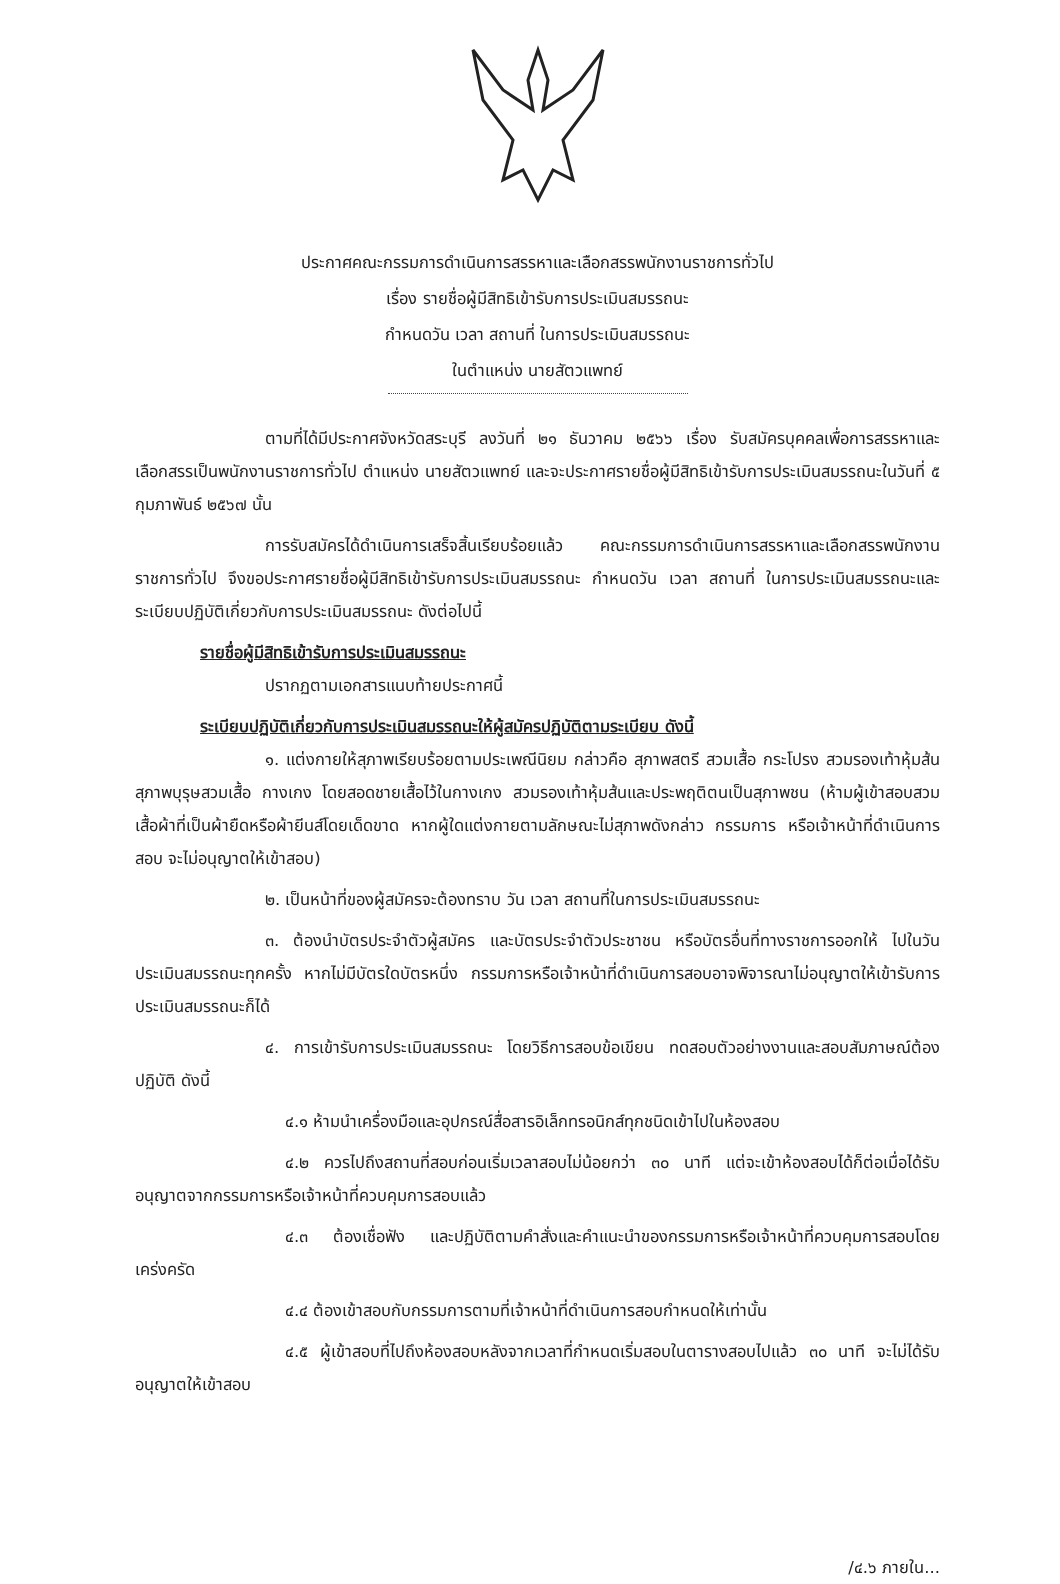ประกาศคณะกรรมการดำเนินการสรรหาและเลือกสรรพนักงานราชการทั่วไป
เรื่อง รายชื่อผู้มีสิทธิเข้ารับการประเมินสมรรถนะ
กำหนดวัน เวลา สถานที่ ในการประเมินสมรรถนะ
ในตำแหน่ง นายสัตวแพทย์
ตามที่ได้มีประกาศจังหวัดสระบุรี ลงวันที่ ๒๑ ธันวาคม ๒๕๖๖ เรื่อง รับสมัครบุคคลเพื่อการสรรหาและเลือกสรรเป็นพนักงานราชการทั่วไป ตำแหน่ง นายสัตวแพทย์ และจะประกาศรายชื่อผู้มีสิทธิเข้ารับการประเมินสมรรถนะในวันที่ ๕ กุมภาพันธ์ ๒๕๖๗ นั้น
การรับสมัครได้ดำเนินการเสร็จสิ้นเรียบร้อยแล้ว คณะกรรมการดำเนินการสรรหาและเลือกสรรพนักงานราชการทั่วไป จึงขอประกาศรายชื่อผู้มีสิทธิเข้ารับการประเมินสมรรถนะ กำหนดวัน เวลา สถานที่ ในการประเมินสมรรถนะและระเบียบปฏิบัติเกี่ยวกับการประเมินสมรรถนะ ดังต่อไปนี้
รายชื่อผู้มีสิทธิเข้ารับการประเมินสมรรถนะ
ปรากฏตามเอกสารแนบท้ายประกาศนี้
ระเบียบปฏิบัติเกี่ยวกับการประเมินสมรรถนะให้ผู้สมัครปฏิบัติตามระเบียบ ดังนี้
๑. แต่งกายให้สุภาพเรียบร้อยตามประเพณีนิยม กล่าวคือ สุภาพสตรี สวมเสื้อ กระโปรง สวมรองเท้าหุ้มส้น สุภาพบุรุษสวมเสื้อ กางเกง โดยสอดชายเสื้อไว้ในกางเกง สวมรองเท้าหุ้มส้นและประพฤติตนเป็นสุภาพชน (ห้ามผู้เข้าสอบสวมเสื้อผ้าที่เป็นผ้ายืดหรือผ้ายีนส์โดยเด็ดขาด หากผู้ใดแต่งกายตามลักษณะไม่สุภาพดังกล่าว กรรมการ หรือเจ้าหน้าที่ดำเนินการสอบ จะไม่อนุญาตให้เข้าสอบ)
๒. เป็นหน้าที่ของผู้สมัครจะต้องทราบ วัน เวลา สถานที่ในการประเมินสมรรถนะ
๓. ต้องนำบัตรประจำตัวผู้สมัคร และบัตรประจำตัวประชาชน หรือบัตรอื่นที่ทางราชการออกให้ ไปในวันประเมินสมรรถนะทุกครั้ง หากไม่มีบัตรใดบัตรหนึ่ง กรรมการหรือเจ้าหน้าที่ดำเนินการสอบอาจพิจารณาไม่อนุญาตให้เข้ารับการประเมินสมรรถนะก็ได้
๔. การเข้ารับการประเมินสมรรถนะ โดยวิธีการสอบข้อเขียน ทดสอบตัวอย่างงานและสอบสัมภาษณ์ต้องปฏิบัติ ดังนี้
๔.๑ ห้ามนำเครื่องมือและอุปกรณ์สื่อสารอิเล็กทรอนิกส์ทุกชนิดเข้าไปในห้องสอบ
๔.๒ ควรไปถึงสถานที่สอบก่อนเริ่มเวลาสอบไม่น้อยกว่า ๓๐ นาที แต่จะเข้าห้องสอบได้ก็ต่อเมื่อได้รับอนุญาตจากกรรมการหรือเจ้าหน้าที่ควบคุมการสอบแล้ว
๔.๓ ต้องเชื่อฟัง และปฏิบัติตามคำสั่งและคำแนะนำของกรรมการหรือเจ้าหน้าที่ควบคุมการสอบโดยเคร่งครัด
๔.๔ ต้องเข้าสอบกับกรรมการตามที่เจ้าหน้าที่ดำเนินการสอบกำหนดให้เท่านั้น
๔.๕ ผู้เข้าสอบที่ไปถึงห้องสอบหลังจากเวลาที่กำหนดเริ่มสอบในตารางสอบไปแล้ว ๓๐ นาที จะไม่ได้รับอนุญาตให้เข้าสอบ
/๔.๖ ภายใน...